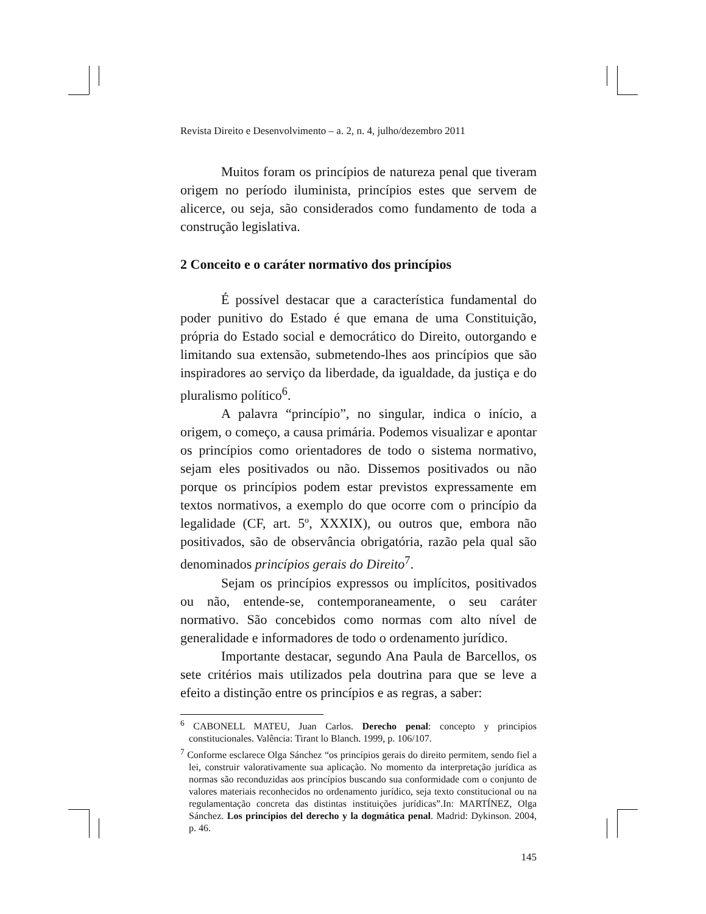Revista Direito e Desenvolvimento – a. 2, n. 4, julho/dezembro 2011
Muitos foram os princípios de natureza penal que tiveram origem no período iluminista, princípios estes que servem de alicerce, ou seja, são considerados como fundamento de toda a construção legislativa.
2 Conceito e o caráter normativo dos princípios
É possível destacar que a característica fundamental do poder punitivo do Estado é que emana de uma Constituição, própria do Estado social e democrático do Direito, outorgando e limitando sua extensão, submetendo-lhes aos princípios que são inspiradores ao serviço da liberdade, da igualdade, da justiça e do pluralismo político<sup>6</sup>.
A palavra “princípio”, no singular, indica o início, a origem, o começo, a causa primária. Podemos visualizar e apontar os princípios como orientadores de todo o sistema normativo, sejam eles positivados ou não. Dissemos positivados ou não porque os princípios podem estar previstos expressamente em textos normativos, a exemplo do que ocorre com o princípio da legalidade (CF, art. 5º, XXXIX), ou outros que, embora não positivados, são de observância obrigatória, razão pela qual são denominados princípios gerais do Direito<sup>7</sup>.
Sejam os princípios expressos ou implícitos, positivados ou não, entende-se, contemporaneamente, o seu caráter normativo. São concebidos como normas com alto nível de generalidade e informadores de todo o ordenamento jurídico.
Importante destacar, segundo Ana Paula de Barcellos, os sete critérios mais utilizados pela doutrina para que se leve a efeito a distinção entre os princípios e as regras, a saber:
<sup>6</sup> CABONELL MATEU, Juan Carlos. Derecho penal: concepto y principios constitucionales. Valência: Tirant lo Blanch. 1999, p. 106/107.
<sup>7</sup> Conforme esclarece Olga Sánchez “os princípios gerais do direito permitem, sendo fiel a lei, construir valorativamente sua aplicação. No momento da interpretação jurídica as normas são reconduzidas aos princípios buscando sua conformidade com o conjunto de valores materiais reconhecidos no ordenamento jurídico, seja texto constitucional ou na regulamentação concreta das distintas instituições jurídicas”.In: MARTÍNEZ, Olga Sánchez. Los principios del derecho y la dogmática penal. Madrid: Dykinson. 2004, p. 46.
145